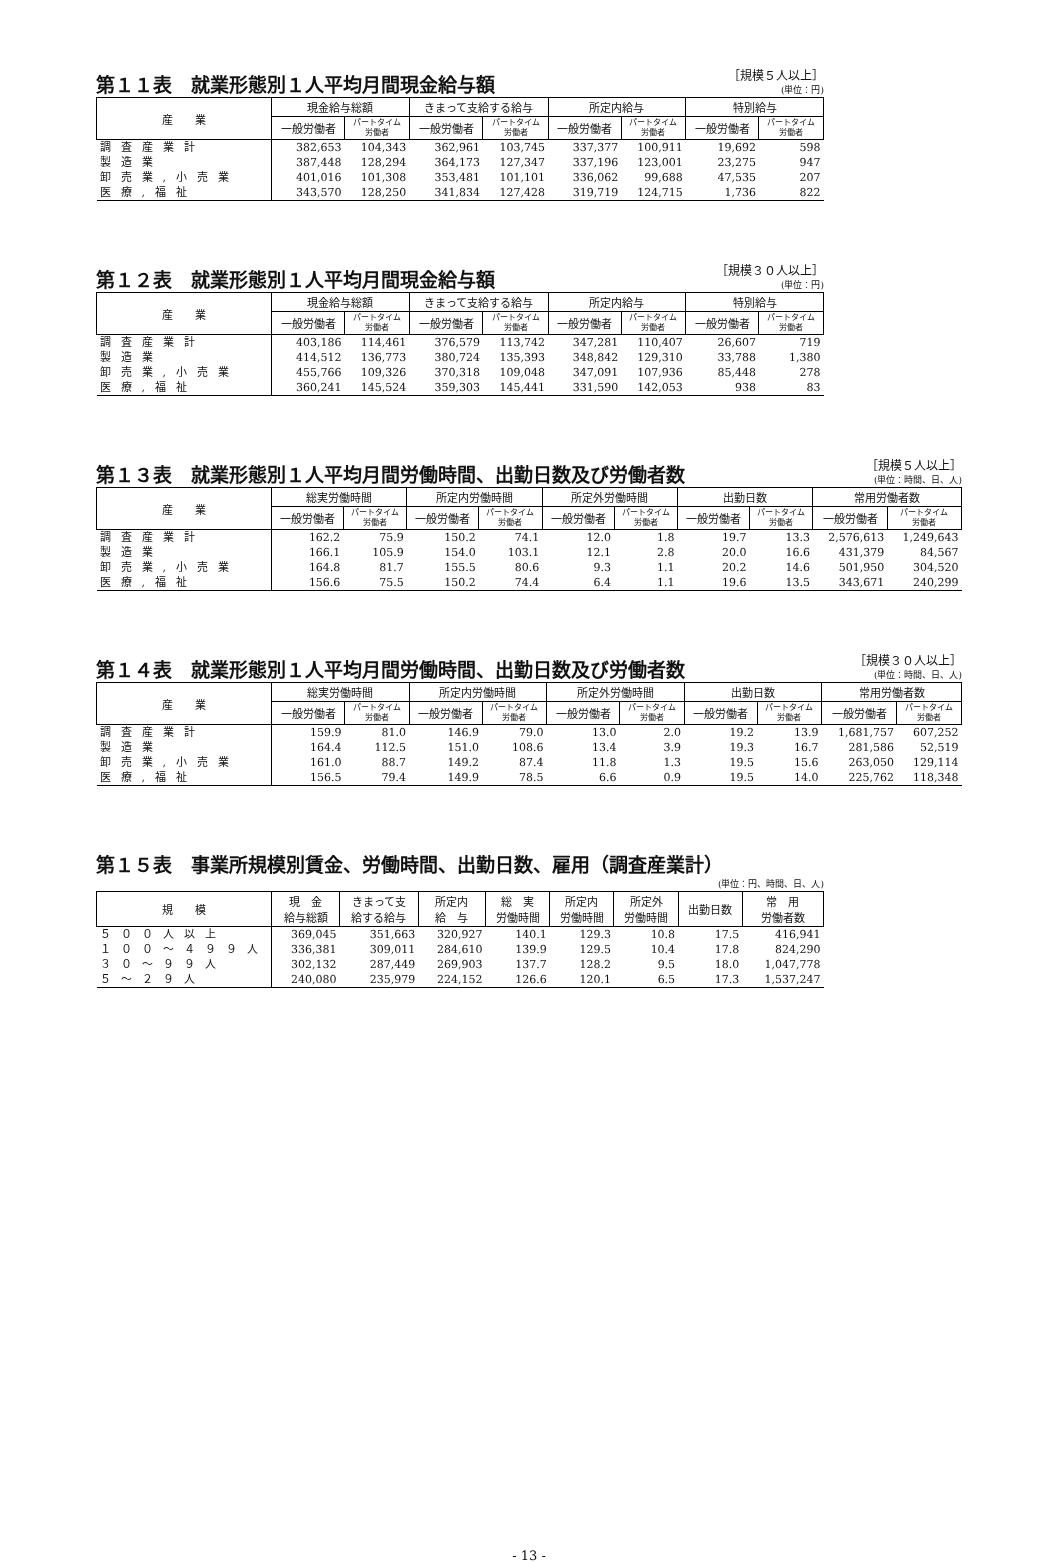第１１表　就業形態別１人平均月間現金給与額
［規模５人以上］
(単位：円)
| 産 業 | 現金給与総額 | | きまって支給する給与 | | 所定内給与 | | 特別給与 | |
| --- | --- | --- | --- | --- | --- | --- | --- | --- |
| | 一般労働者 | パートタイム 労働者 | 一般労働者 | パートタイム 労働者 | 一般労働者 | パートタイム 労働者 | 一般労働者 | パートタイム 労働者 |
| 調査産業計 | 382,653 | 104,343 | 362,961 | 103,745 | 337,377 | 100,911 | 19,692 | 598 |
| 製造業 | 387,448 | 128,294 | 364,173 | 127,347 | 337,196 | 123,001 | 23,275 | 947 |
| 卸売業,小売業 | 401,016 | 101,308 | 353,481 | 101,101 | 336,062 | 99,688 | 47,535 | 207 |
| 医療,福祉 | 343,570 | 128,250 | 341,834 | 127,428 | 319,719 | 124,715 | 1,736 | 822 |
第１２表　就業形態別１人平均月間現金給与額
［規模３０人以上］
(単位：円)
| 産 業 | 現金給与総額 | | きまって支給する給与 | | 所定内給与 | | 特別給与 | |
| --- | --- | --- | --- | --- | --- | --- | --- | --- |
| | 一般労働者 | パートタイム 労働者 | 一般労働者 | パートタイム 労働者 | 一般労働者 | パートタイム 労働者 | 一般労働者 | パートタイム 労働者 |
| 調査産業計 | 403,186 | 114,461 | 376,579 | 113,742 | 347,281 | 110,407 | 26,607 | 719 |
| 製造業 | 414,512 | 136,773 | 380,724 | 135,393 | 348,842 | 129,310 | 33,788 | 1,380 |
| 卸売業,小売業 | 455,766 | 109,326 | 370,318 | 109,048 | 347,091 | 107,936 | 85,448 | 278 |
| 医療,福祉 | 360,241 | 145,524 | 359,303 | 145,441 | 331,590 | 142,053 | 938 | 83 |
第１３表　就業形態別１人平均月間労働時間、出勤日数及び労働者数
［規模５人以上］
(単位：時間、日、人)
| 産 業 | 総実労働時間 | | 所定内労働時間 | | 所定外労働時間 | | 出勤日数 | | 常用労働者数 | |
| --- | --- | --- | --- | --- | --- | --- | --- | --- | --- | --- |
| | 一般労働者 | パートタイム 労働者 | 一般労働者 | パートタイム 労働者 | 一般労働者 | パートタイム 労働者 | 一般労働者 | パートタイム 労働者 | 一般労働者 | パートタイム 労働者 |
| 調査産業計 | 162.2 | 75.9 | 150.2 | 74.1 | 12.0 | 1.8 | 19.7 | 13.3 | 2,576,613 | 1,249,643 |
| 製造業 | 166.1 | 105.9 | 154.0 | 103.1 | 12.1 | 2.8 | 20.0 | 16.6 | 431,379 | 84,567 |
| 卸売業,小売業 | 164.8 | 81.7 | 155.5 | 80.6 | 9.3 | 1.1 | 20.2 | 14.6 | 501,950 | 304,520 |
| 医療,福祉 | 156.6 | 75.5 | 150.2 | 74.4 | 6.4 | 1.1 | 19.6 | 13.5 | 343,671 | 240,299 |
第１４表　就業形態別１人平均月間労働時間、出勤日数及び労働者数
［規模３０人以上］
(単位：時間、日、人)
| 産 業 | 総実労働時間 | | 所定内労働時間 | | 所定外労働時間 | | 出勤日数 | | 常用労働者数 | |
| --- | --- | --- | --- | --- | --- | --- | --- | --- | --- | --- |
| | 一般労働者 | パートタイム 労働者 | 一般労働者 | パートタイム 労働者 | 一般労働者 | パートタイム 労働者 | 一般労働者 | パートタイム 労働者 | 一般労働者 | パートタイム 労働者 |
| 調査産業計 | 159.9 | 81.0 | 146.9 | 79.0 | 13.0 | 2.0 | 19.2 | 13.9 | 1,681,757 | 607,252 |
| 製造業 | 164.4 | 112.5 | 151.0 | 108.6 | 13.4 | 3.9 | 19.3 | 16.7 | 281,586 | 52,519 |
| 卸売業,小売業 | 161.0 | 88.7 | 149.2 | 87.4 | 11.8 | 1.3 | 19.5 | 15.6 | 263,050 | 129,114 |
| 医療,福祉 | 156.5 | 79.4 | 149.9 | 78.5 | 6.6 | 0.9 | 19.5 | 14.0 | 225,762 | 118,348 |
第１５表　事業所規模別賃金、労働時間、出勤日数、雇用（調査産業計）
(単位：円、時間、日、人)
| 規 模 | 現 金 給与総額 | きまって支 給する給与 | 所定内 給 与 | 総 実 労働時間 | 所定内 労働時間 | 所定外 労働時間 | 出勤日数 | 常 用 労働者数 |
| --- | --- | --- | --- | --- | --- | --- | --- | --- |
| ５００人以上 | 369,045 | 351,663 | 320,927 | 140.1 | 129.3 | 10.8 | 17.5 | 416,941 |
| １００～４９９人 | 336,381 | 309,011 | 284,610 | 139.9 | 129.5 | 10.4 | 17.8 | 824,290 |
| ３０～９９人 | 302,132 | 287,449 | 269,903 | 137.7 | 128.2 | 9.5 | 18.0 | 1,047,778 |
| ５～２９人 | 240,080 | 235,979 | 224,152 | 126.6 | 120.1 | 6.5 | 17.3 | 1,537,247 |
- 13 -